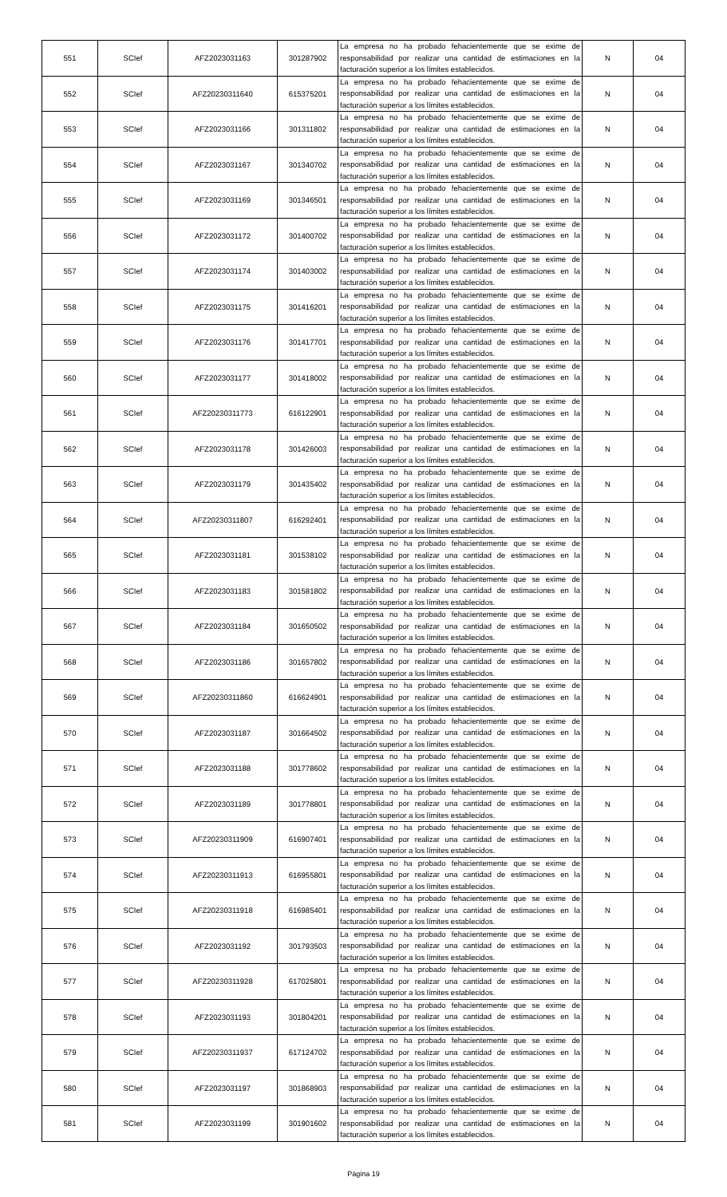| 551 | SCIef | AFZ2023031163 | 301287902 | La empresa no ha probado fehacientemente que se exime de responsabilidad por realizar una cantidad de estimaciones en la facturación superior a los límites establecidos. | N | 04 |
| 552 | SCIef | AFZ20230311640 | 615375201 | La empresa no ha probado fehacientemente que se exime de responsabilidad por realizar una cantidad de estimaciones en la facturación superior a los límites establecidos. | N | 04 |
| 553 | SCIef | AFZ2023031166 | 301311802 | La empresa no ha probado fehacientemente que se exime de responsabilidad por realizar una cantidad de estimaciones en la facturación superior a los límites establecidos. | N | 04 |
| 554 | SCIef | AFZ2023031167 | 301340702 | La empresa no ha probado fehacientemente que se exime de responsabilidad por realizar una cantidad de estimaciones en la facturación superior a los límites establecidos. | N | 04 |
| 555 | SCIef | AFZ2023031169 | 301346501 | La empresa no ha probado fehacientemente que se exime de responsabilidad por realizar una cantidad de estimaciones en la facturación superior a los límites establecidos. | N | 04 |
| 556 | SCIef | AFZ2023031172 | 301400702 | La empresa no ha probado fehacientemente que se exime de responsabilidad por realizar una cantidad de estimaciones en la facturación superior a los límites establecidos. | N | 04 |
| 557 | SCIef | AFZ2023031174 | 301403002 | La empresa no ha probado fehacientemente que se exime de responsabilidad por realizar una cantidad de estimaciones en la facturación superior a los límites establecidos. | N | 04 |
| 558 | SCIef | AFZ2023031175 | 301416201 | La empresa no ha probado fehacientemente que se exime de responsabilidad por realizar una cantidad de estimaciones en la facturación superior a los límites establecidos. | N | 04 |
| 559 | SCIef | AFZ2023031176 | 301417701 | La empresa no ha probado fehacientemente que se exime de responsabilidad por realizar una cantidad de estimaciones en la facturación superior a los límites establecidos. | N | 04 |
| 560 | SCIef | AFZ2023031177 | 301418002 | La empresa no ha probado fehacientemente que se exime de responsabilidad por realizar una cantidad de estimaciones en la facturación superior a los límites establecidos. | N | 04 |
| 561 | SCIef | AFZ20230311773 | 616122901 | La empresa no ha probado fehacientemente que se exime de responsabilidad por realizar una cantidad de estimaciones en la facturación superior a los límites establecidos. | N | 04 |
| 562 | SCIef | AFZ2023031178 | 301426003 | La empresa no ha probado fehacientemente que se exime de responsabilidad por realizar una cantidad de estimaciones en la facturación superior a los límites establecidos. | N | 04 |
| 563 | SCIef | AFZ2023031179 | 301435402 | La empresa no ha probado fehacientemente que se exime de responsabilidad por realizar una cantidad de estimaciones en la facturación superior a los límites establecidos. | N | 04 |
| 564 | SCIef | AFZ20230311807 | 616292401 | La empresa no ha probado fehacientemente que se exime de responsabilidad por realizar una cantidad de estimaciones en la facturación superior a los límites establecidos. | N | 04 |
| 565 | SCIef | AFZ2023031181 | 301538102 | La empresa no ha probado fehacientemente que se exime de responsabilidad por realizar una cantidad de estimaciones en la facturación superior a los límites establecidos. | N | 04 |
| 566 | SCIef | AFZ2023031183 | 301581802 | La empresa no ha probado fehacientemente que se exime de responsabilidad por realizar una cantidad de estimaciones en la facturación superior a los límites establecidos. | N | 04 |
| 567 | SCIef | AFZ2023031184 | 301650502 | La empresa no ha probado fehacientemente que se exime de responsabilidad por realizar una cantidad de estimaciones en la facturación superior a los límites establecidos. | N | 04 |
| 568 | SCIef | AFZ2023031186 | 301657802 | La empresa no ha probado fehacientemente que se exime de responsabilidad por realizar una cantidad de estimaciones en la facturación superior a los límites establecidos. | N | 04 |
| 569 | SCIef | AFZ20230311860 | 616624901 | La empresa no ha probado fehacientemente que se exime de responsabilidad por realizar una cantidad de estimaciones en la facturación superior a los límites establecidos. | N | 04 |
| 570 | SCIef | AFZ2023031187 | 301664502 | La empresa no ha probado fehacientemente que se exime de responsabilidad por realizar una cantidad de estimaciones en la facturación superior a los límites establecidos. | N | 04 |
| 571 | SCIef | AFZ2023031188 | 301778602 | La empresa no ha probado fehacientemente que se exime de responsabilidad por realizar una cantidad de estimaciones en la facturación superior a los límites establecidos. | N | 04 |
| 572 | SCIef | AFZ2023031189 | 301778801 | La empresa no ha probado fehacientemente que se exime de responsabilidad por realizar una cantidad de estimaciones en la facturación superior a los límites establecidos. | N | 04 |
| 573 | SCIef | AFZ20230311909 | 616907401 | La empresa no ha probado fehacientemente que se exime de responsabilidad por realizar una cantidad de estimaciones en la facturación superior a los límites establecidos. | N | 04 |
| 574 | SCIef | AFZ20230311913 | 616955801 | La empresa no ha probado fehacientemente que se exime de responsabilidad por realizar una cantidad de estimaciones en la facturación superior a los límites establecidos. | N | 04 |
| 575 | SCIef | AFZ20230311918 | 616985401 | La empresa no ha probado fehacientemente que se exime de responsabilidad por realizar una cantidad de estimaciones en la facturación superior a los límites establecidos. | N | 04 |
| 576 | SCIef | AFZ2023031192 | 301793503 | La empresa no ha probado fehacientemente que se exime de responsabilidad por realizar una cantidad de estimaciones en la facturación superior a los límites establecidos. | N | 04 |
| 577 | SCIef | AFZ20230311928 | 617025801 | La empresa no ha probado fehacientemente que se exime de responsabilidad por realizar una cantidad de estimaciones en la facturación superior a los límites establecidos. | N | 04 |
| 578 | SCIef | AFZ2023031193 | 301804201 | La empresa no ha probado fehacientemente que se exime de responsabilidad por realizar una cantidad de estimaciones en la facturación superior a los límites establecidos. | N | 04 |
| 579 | SCIef | AFZ20230311937 | 617124702 | La empresa no ha probado fehacientemente que se exime de responsabilidad por realizar una cantidad de estimaciones en la facturación superior a los límites establecidos. | N | 04 |
| 580 | SCIef | AFZ2023031197 | 301868903 | La empresa no ha probado fehacientemente que se exime de responsabilidad por realizar una cantidad de estimaciones en la facturación superior a los límites establecidos. | N | 04 |
| 581 | SCIef | AFZ2023031199 | 301901602 | La empresa no ha probado fehacientemente que se exime de responsabilidad por realizar una cantidad de estimaciones en la facturación superior a los límites establecidos. | N | 04 |
Página 19